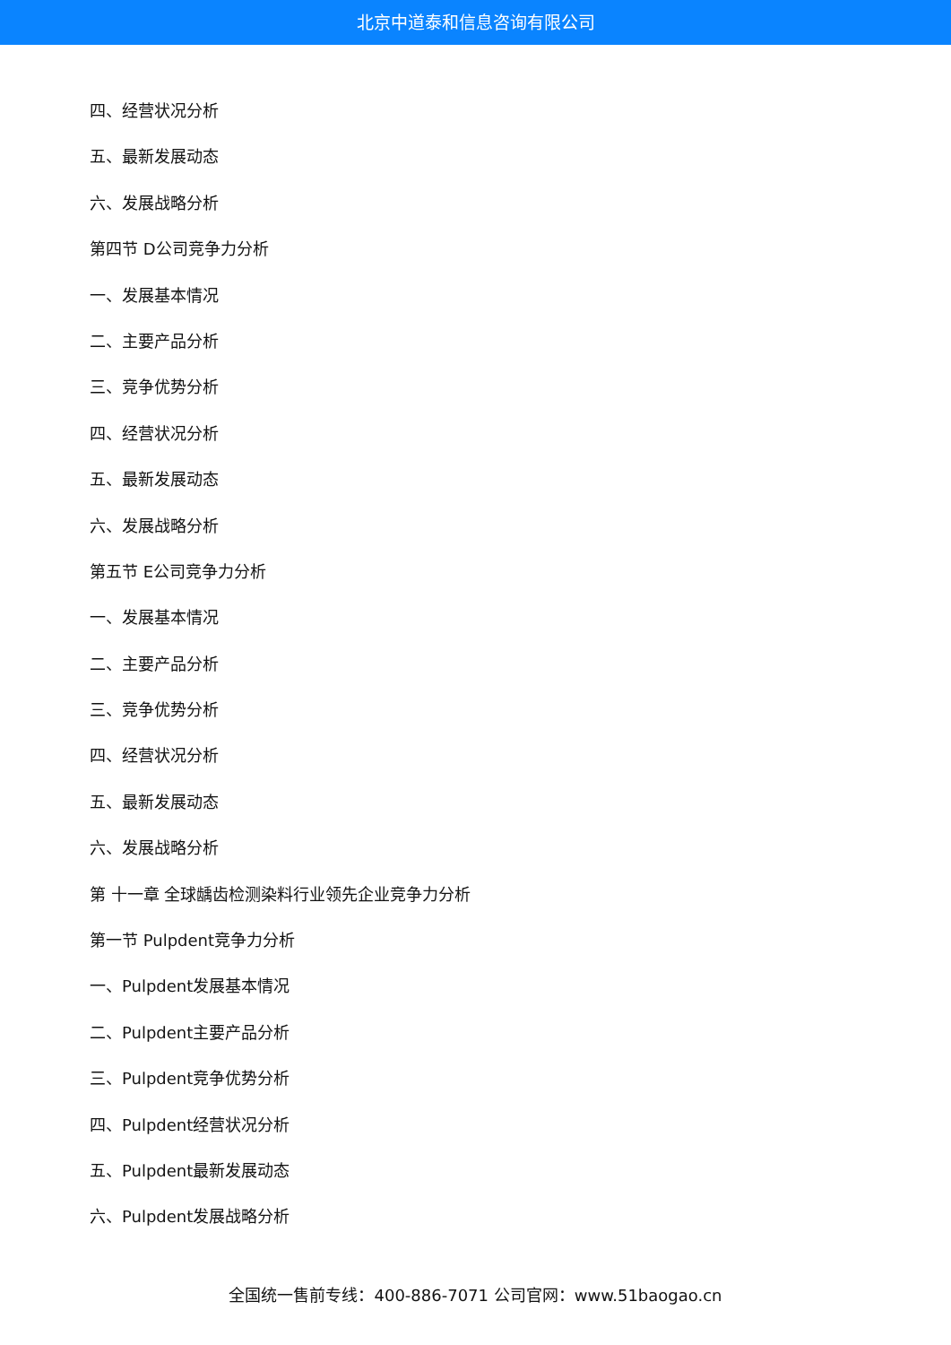北京中道泰和信息咨询有限公司
四、经营状况分析
五、最新发展动态
六、发展战略分析
第四节 D公司竞争力分析
一、发展基本情况
二、主要产品分析
三、竞争优势分析
四、经营状况分析
五、最新发展动态
六、发展战略分析
第五节 E公司竞争力分析
一、发展基本情况
二、主要产品分析
三、竞争优势分析
四、经营状况分析
五、最新发展动态
六、发展战略分析
第 十一章 全球龋齿检测染料行业领先企业竞争力分析
第一节 Pulpdent竞争力分析
一、Pulpdent发展基本情况
二、Pulpdent主要产品分析
三、Pulpdent竞争优势分析
四、Pulpdent经营状况分析
五、Pulpdent最新发展动态
六、Pulpdent发展战略分析
全国统一售前专线：400-886-7071 公司官网：www.51baogao.cn